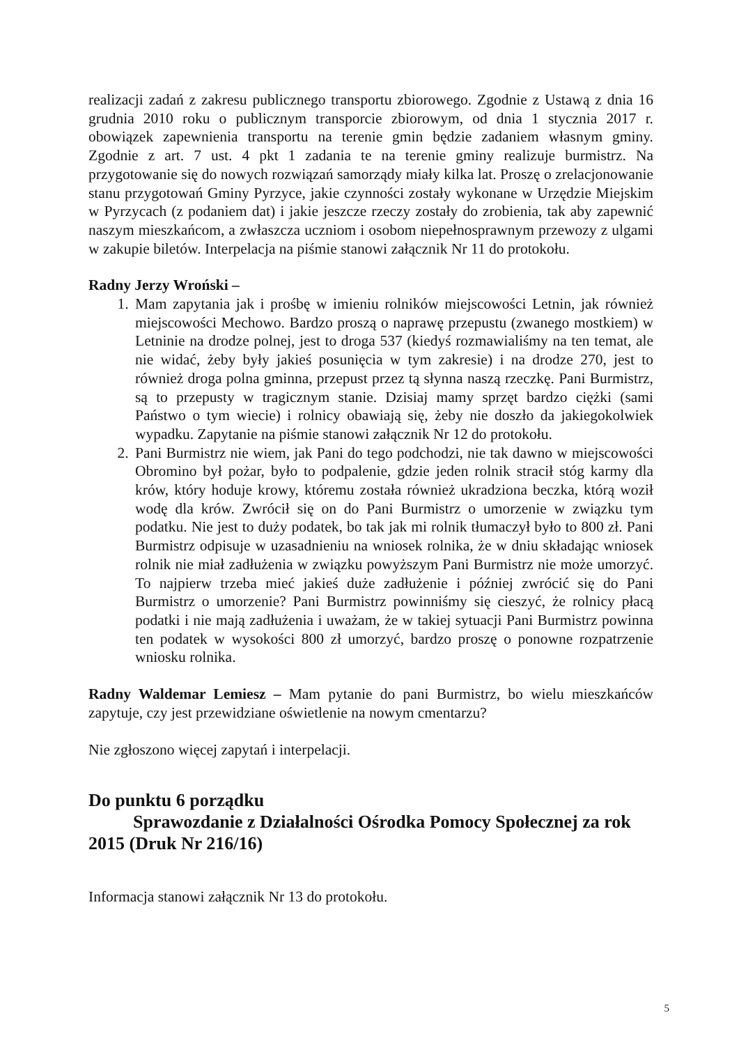realizacji zadań z zakresu publicznego transportu zbiorowego. Zgodnie z Ustawą z dnia 16 grudnia 2010 roku o publicznym transporcie zbiorowym, od dnia 1 stycznia 2017 r. obowiązek zapewnienia transportu na terenie gmin będzie zadaniem własnym gminy. Zgodnie z art. 7 ust. 4 pkt 1 zadania te na terenie gminy realizuje burmistrz. Na przygotowanie się do nowych rozwiązań samorządy miały kilka lat. Proszę o zrelacjonowanie stanu przygotowań Gminy Pyrzyce, jakie czynności zostały wykonane w Urzędzie Miejskim w Pyrzycach (z podaniem dat) i jakie jeszcze rzeczy zostały do zrobienia, tak aby zapewnić naszym mieszkańcom, a zwłaszcza uczniom i osobom niepełnosprawnym przewozy z ulgami w zakupie biletów. Interpelacja na piśmie stanowi załącznik Nr 11 do protokołu.
Radny Jerzy Wroński –
1. Mam zapytania jak i prośbę w imieniu rolników miejscowości Letnin, jak również miejscowości Mechowo. Bardzo proszą o naprawę przepustu (zwanego mostkiem) w Letninie na drodze polnej, jest to droga 537 (kiedyś rozmawialiśmy na ten temat, ale nie widać, żeby były jakieś posunięcia w tym zakresie) i na drodze 270, jest to również droga polna gminna, przepust przez tą słynna naszą rzeczkę. Pani Burmistrz, są to przepusty w tragicznym stanie. Dzisiaj mamy sprzęt bardzo ciężki (sami Państwo o tym wiecie) i rolnicy obawiają się, żeby nie doszło da jakiegokolwiek wypadku. Zapytanie na piśmie stanowi załącznik Nr 12 do protokołu.
2. Pani Burmistrz nie wiem, jak Pani do tego podchodzi, nie tak dawno w miejscowości Obromino był pożar, było to podpalenie, gdzie jeden rolnik stracił stóg karmy dla krów, który hoduje krowy, któremu została również ukradziona beczka, którą woził wodę dla krów. Zwrócił się on do Pani Burmistrz o umorzenie w związku tym podatku. Nie jest to duży podatek, bo tak jak mi rolnik tłumaczył było to 800 zł. Pani Burmistrz odpisuje w uzasadnieniu na wniosek rolnika, że w dniu składając wniosek rolnik nie miał zadłużenia w związku powyższym Pani Burmistrz nie może umorzyć. To najpierw trzeba mieć jakieś duże zadłużenie i później zwrócić się do Pani Burmistrz o umorzenie? Pani Burmistrz powinniśmy się cieszyć, że rolnicy płacą podatki i nie mają zadłużenia i uważam, że w takiej sytuacji Pani Burmistrz powinna ten podatek w wysokości 800 zł umorzyć, bardzo proszę o ponowne rozpatrzenie wniosku rolnika.
Radny Waldemar Lemiesz – Mam pytanie do pani Burmistrz, bo wielu mieszkańców zapytuje, czy jest przewidziane oświetlenie na nowym cmentarzu?
Nie zgłoszono więcej zapytań i interpelacji.
Do punktu 6 porządku
Sprawozdanie z Działalności Ośrodka Pomocy Społecznej za rok
2015 (Druk Nr 216/16)
Informacja stanowi załącznik Nr 13 do protokołu.
5